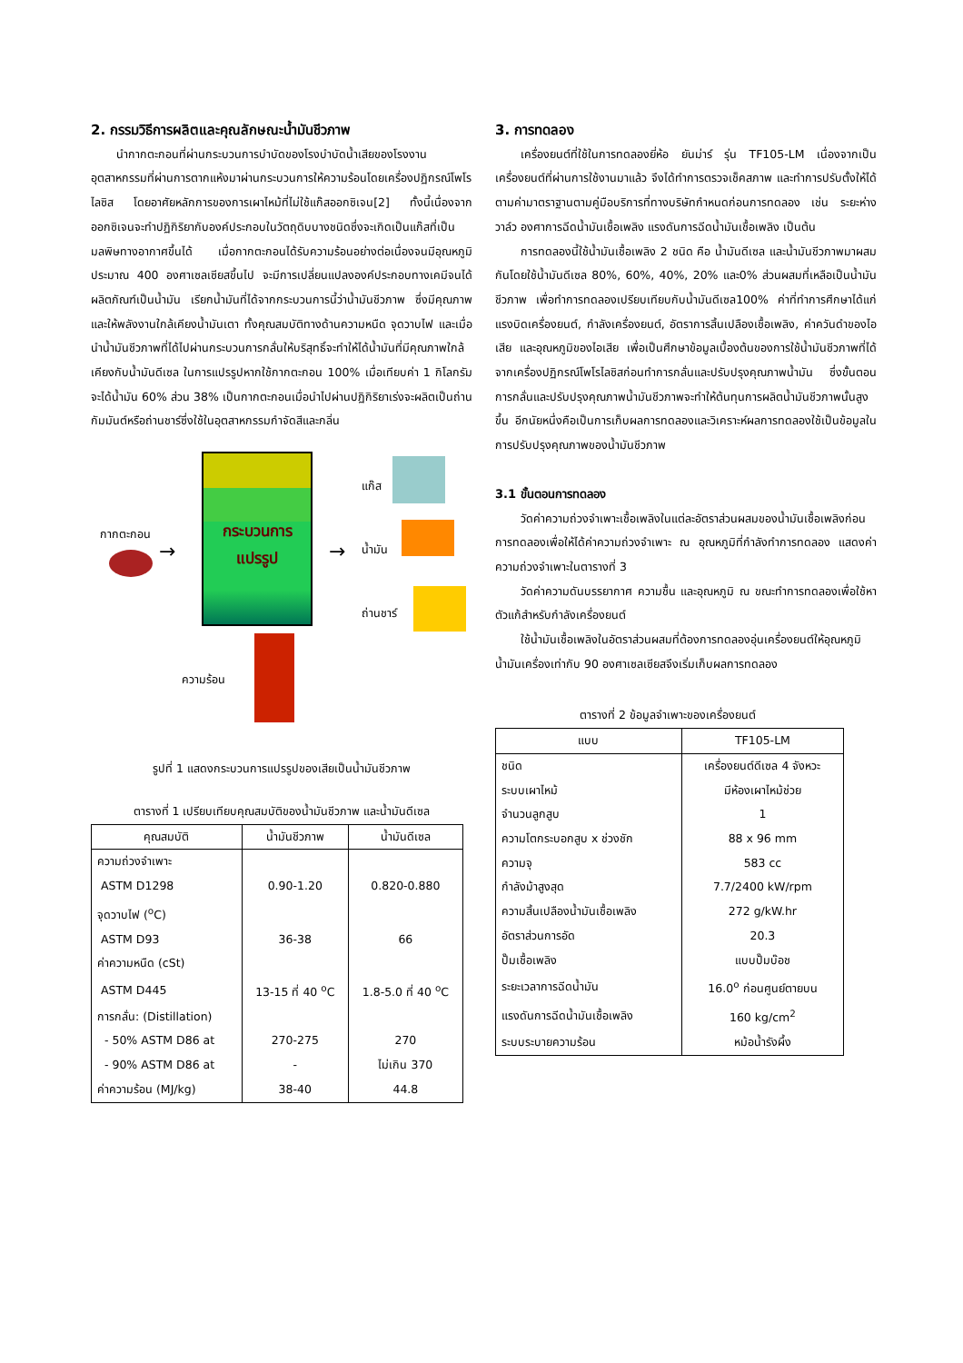2. กรรมวิธีการผลิตและคุณลักษณะน้ำมันชีวภาพ
นำกากตะกอนที่ผ่านกระบวนการบำบัดของโรงบำบัดน้ำเสียของโรงงานอุตสาหกรรมที่ผ่านการตากแห้งมาผ่านกระบวนการให้ความร้อนโดยเครื่องปฏิกรณ์โพโรไลซิส โดยอาศัยหลักการของการเผาไหม้ที่ไม่ใช้แก๊สออกซิเจน[2] ทั้งนี้เนื่องจากออกซิเจนจะทำปฏิกิริยากับองค์ประกอบในวัตถุดิบบางชนิดซึ่งจะเกิดเป็นแก๊สที่เป็นมลพิษทางอากาศขึ้นได้ เมื่อกากตะกอนได้รับความร้อนอย่างต่อเนื่องจนมีอุณหภูมิประมาณ 400 องศาเซลเซียสขึ้นไป จะมีการเปลี่ยนแปลงองค์ประกอบทางเคมีจนได้ผลิตภัณฑ์เป็นน้ำมัน เรียกน้ำมันที่ได้จากกระบวนการนี้ว่าน้ำมันชีวภาพ ซึ่งมีคุณภาพและให้พลังงานใกล้เคียงน้ำมันเตา ทั้งคุณสมบัติทางด้านความหนืด จุดวาบไฟ และเมื่อนำน้ำมันชีวภาพที่ได้ไปผ่านกระบวนการกลั่นให้บริสุทธิ์จะทำให้ได้น้ำมันที่มีคุณภาพใกล้เคียงกับน้ำมันดีเซล ในการแปรรูปหากใช้กากตะกอน 100% เมื่อเทียบค่า 1 กิโลกรัมจะได้น้ำมัน 60% ส่วน 38% เป็นกากตะกอนเมื่อนำไปผ่านปฏิกิริยาเร่งจะผลิตเป็นถ่านกัมมันต์หรือถ่านชาร์ซึ่งใช้ในอุตสาหกรรมกำจัดสีและกลิ่น
กระบวนการ
แปรรูป
กากตะกอน
→ →
แก๊ส
น้ำมัน
ถ่านชาร์
ความร้อน
รูปที่ 1 แสดงกระบวนการแปรรูปของเสียเป็นน้ำมันชีวภาพ
ตารางที่ 1 เปรียบเทียบคุณสมบัติของน้ำมันชีวภาพ และน้ำมันดีเซล
| คุณสมบัติ | น้ำมันชีวภาพ | น้ำมันดีเซล |
| --- | --- | --- |
| ความถ่วงจำเพาะ | | |
| ASTM D1298 | 0.90-1.20 | 0.820-0.880 |
| จุดวาบไฟ (<sup>o</sup>C) | | |
| ASTM D93 | 36-38 | 66 |
| ค่าความหนืด (cSt) | | |
| ASTM D445 | 13-15 ที่ 40 <sup>o</sup>C | 1.8-5.0 ที่ 40 <sup>o</sup>C |
| การกลั่น: (Distillation) | | |
| - 50% ASTM D86 at | 270-275 | 270 |
| - 90% ASTM D86 at | - | ไม่เกิน 370 |
| ค่าความร้อน (MJ/kg) | 38-40 | 44.8 |
3. การทดลอง
เครื่องยนต์ที่ใช้ในการทดลองยี่ห้อ ยันม่าร์ รุ่น TF105-LM เนื่องจากเป็นเครื่องยนต์ที่ผ่านการใช้งานมาแล้ว จึงได้ทำการตรวจเช็คสภาพ และทำการปรับตั้งให้ได้ตามค่ามาตราฐานตามคู่มือบริการที่ทางบริษัทกำหนดก่อนการทดลอง เช่น ระยะห่างวาล์ว องศาการฉีดน้ำมันเชื้อเพลิง แรงดันการฉีดน้ำมันเชื้อเพลิง เป็นต้น
การทดลองนี้ใช้น้ำมันเชื้อเพลิง 2 ชนิด คือ น้ำมันดีเซล และน้ำมันชีวภาพมาผสมกันโดยใช้น้ำมันดีเซล 80%, 60%, 40%, 20% และ0% ส่วนผสมที่เหลือเป็นน้ำมันชีวภาพ เพื่อทำการทดลองเปรียบเทียบกับน้ำมันดีเซล100% ค่าที่ทำการศึกษาได้แก่ แรงบิดเครื่องยนต์, กำลังเครื่องยนต์, อัตราการสิ้นเปลืองเชื้อเพลิง, ค่าควันดำของไอเสีย และอุณหภูมิของไอเสีย เพื่อเป็นศึกษาข้อมูลเบื้องต้นของการใช้น้ำมันชีวภาพที่ได้จากเครื่องปฏิกรณ์โพโรไลซิสก่อนทำการกลั่นและปรับปรุงคุณภาพน้ำมัน ซึ่งขั้นตอนการกลั่นและปรับปรุงคุณภาพน้ำมันชีวภาพจะทำให้ต้นทุนการผลิตน้ำมันชีวภาพนั้นสูงขึ้น อีกนัยหนึ่งคือเป็นการเก็บผลการทดลองและวิเคราะห์ผลการทดลองใช้เป็นข้อมูลในการปรับปรุงคุณภาพของน้ำมันชีวภาพ
3.1 ขั้นตอนการทดลอง
วัดค่าความถ่วงจำเพาะเชื้อเพลิงในแต่ละอัตราส่วนผสมของน้ำมันเชื้อเพลิงก่อนการทดลองเพื่อให้ได้ค่าความถ่วงจำเพาะ ณ อุณหภูมิที่กำลังทำการทดลอง แสดงค่าความถ่วงจำเพาะในตารางที่ 3
วัดค่าความดันบรรยากาศ ความชื้น และอุณหภูมิ ณ ขณะทำการทดลองเพื่อใช้หาตัวแก้สำหรับกำลังเครื่องยนต์
ใช้น้ำมันเชื้อเพลิงในอัตราส่วนผสมที่ต้องการทดลองอุ่นเครื่องยนต์ให้อุณหภูมิน้ำมันเครื่องเท่ากับ 90 องศาเซลเซียสจึงเริ่มเก็บผลการทดลอง
ตารางที่ 2 ข้อมูลจำเพาะของเครื่องยนต์
| แบบ | TF105-LM |
| --- | --- |
| ชนิด | เครื่องยนต์ดีเซล 4 จังหวะ |
| ระบบเผาไหม้ | มีห้องเผาไหม้ช่วย |
| จำนวนลูกสูบ | 1 |
| ความโตกระบอกสูบ x ช่วงชัก | 88 x 96 mm |
| ความจุ | 583 cc |
| กำลังม้าสูงสุด | 7.7/2400 kW/rpm |
| ความสิ้นเปลืองน้ำมันเชื้อเพลิง | 272 g/kW.hr |
| อัตราส่วนการอัด | 20.3 |
| ปั๊มเชื้อเพลิง | แบบปั๊มบ๊อช |
| ระยะเวลาการฉีดน้ำมัน | 16.0<sup>o</sup> ก่อนศูนย์ตายบน |
| แรงดันการฉีดน้ำมันเชื้อเพลิง | 160 kg/cm<sup>2</sup> |
| ระบบระบายความร้อน | หม้อน้ำรังผึ้ง |